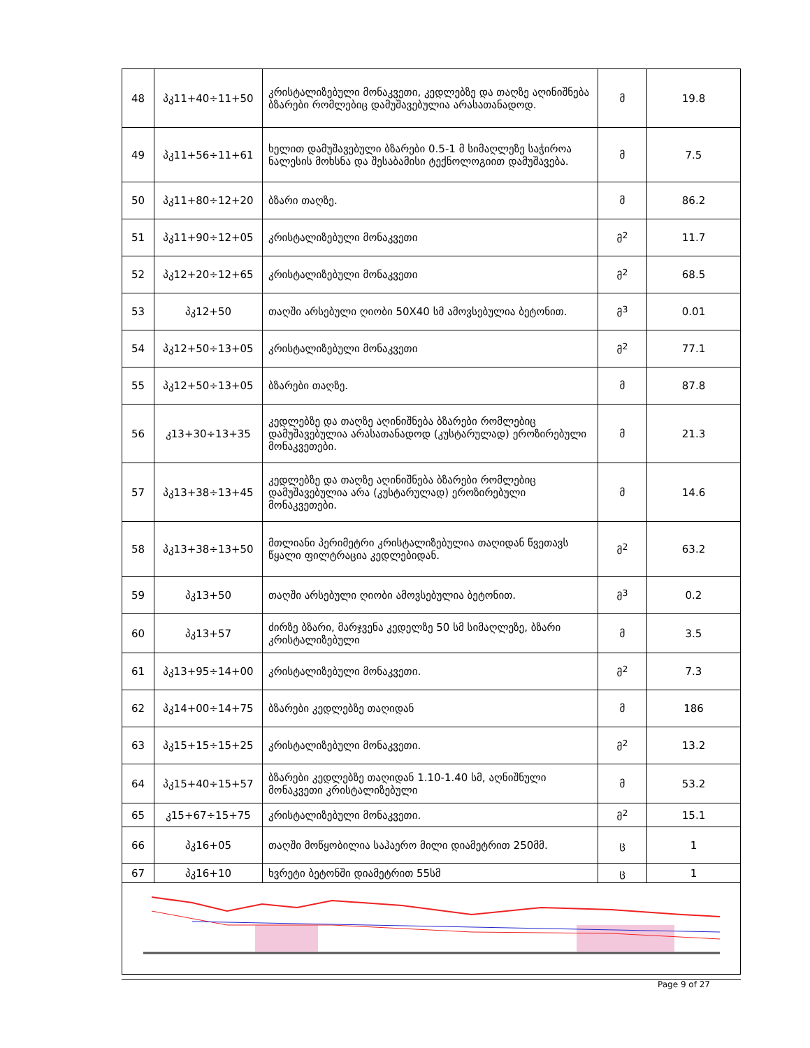| 48 | პკ11+40÷11+50 | კრისტალიზებული მონაკვეთი, კედლებზე და თაღზე აღინიშნება ბზარები რომლებიც დამუშავებულია არასათანადოდ. | მ | 19.8 |
| 49 | პკ11+56÷11+61 | ხელით დამუშავებული ბზარები 0.5-1 მ სიმაღლეზე საჭიროა ნალესის მოხსნა და შესაბამისი ტექნოლოგიით დამუშავება. | მ | 7.5 |
| 50 | პკ11+80÷12+20 | ბზარი თაღზე. | მ | 86.2 |
| 51 | პკ11+90÷12+05 | კრისტალიზებული მონაკვეთი | მ<sup>2</sup> | 11.7 |
| 52 | პკ12+20÷12+65 | კრისტალიზებული მონაკვეთი | მ<sup>2</sup> | 68.5 |
| 53 | პკ12+50 | თაღში არსებული ღიობი 50X40 სმ ამოვსებულია ბეტონით. | მ<sup>3</sup> | 0.01 |
| 54 | პკ12+50÷13+05 | კრისტალიზებული მონაკვეთი | მ<sup>2</sup> | 77.1 |
| 55 | პკ12+50÷13+05 | ბზარები თაღზე. | მ | 87.8 |
| 56 | კ13+30÷13+35 | კედლებზე და თაღზე აღინიშნება ბზარები რომლებიც დამუშავებულია არასათანადოდ (კუსტარულად) ეროზირებული მონაკვეთები. | მ | 21.3 |
| 57 | პკ13+38÷13+45 | კედლებზე და თაღზე აღინიშნება ბზარები რომლებიც დამუშავებულია არა (კუსტარულად) ეროზირებული მონაკვეთები. | მ | 14.6 |
| 58 | პკ13+38÷13+50 | მთლიანი პერიმეტრი კრისტალიზებულია თაღიდან წვეთავს წყალი ფილტრაცია კედლებიდან. | მ<sup>2</sup> | 63.2 |
| 59 | პკ13+50 | თაღში არსებული ღიობი ამოვსებულია ბეტონით. | მ<sup>3</sup> | 0.2 |
| 60 | პკ13+57 | ძირზე ბზარი, მარჯვენა კედელზე 50 სმ სიმაღლეზე, ბზარი კრისტალიზებული | მ | 3.5 |
| 61 | პკ13+95÷14+00 | კრისტალიზებული მონაკვეთი. | მ<sup>2</sup> | 7.3 |
| 62 | პკ14+00÷14+75 | ბზარები კედლებზე თაღიდან | მ | 186 |
| 63 | პკ15+15÷15+25 | კრისტალიზებული მონაკვეთი. | მ<sup>2</sup> | 13.2 |
| 64 | პკ15+40÷15+57 | ბზარები კედლებზე თაღიდან 1.10-1.40 სმ, აღნიშნული მონაკვეთი კრისტალიზებული | მ | 53.2 |
| 65 | კ15+67÷15+75 | კრისტალიზებული მონაკვეთი. | მ<sup>2</sup> | 15.1 |
| 66 | პკ16+05 | თაღში მოწყობილია საჰაერო მილი დიამეტრით 250მმ. | ც | 1 |
| 67 | პკ16+10 | ხვრეტი ბეტონში დიამეტრით 55სმ | ც | 1 |
Page 9 of 27